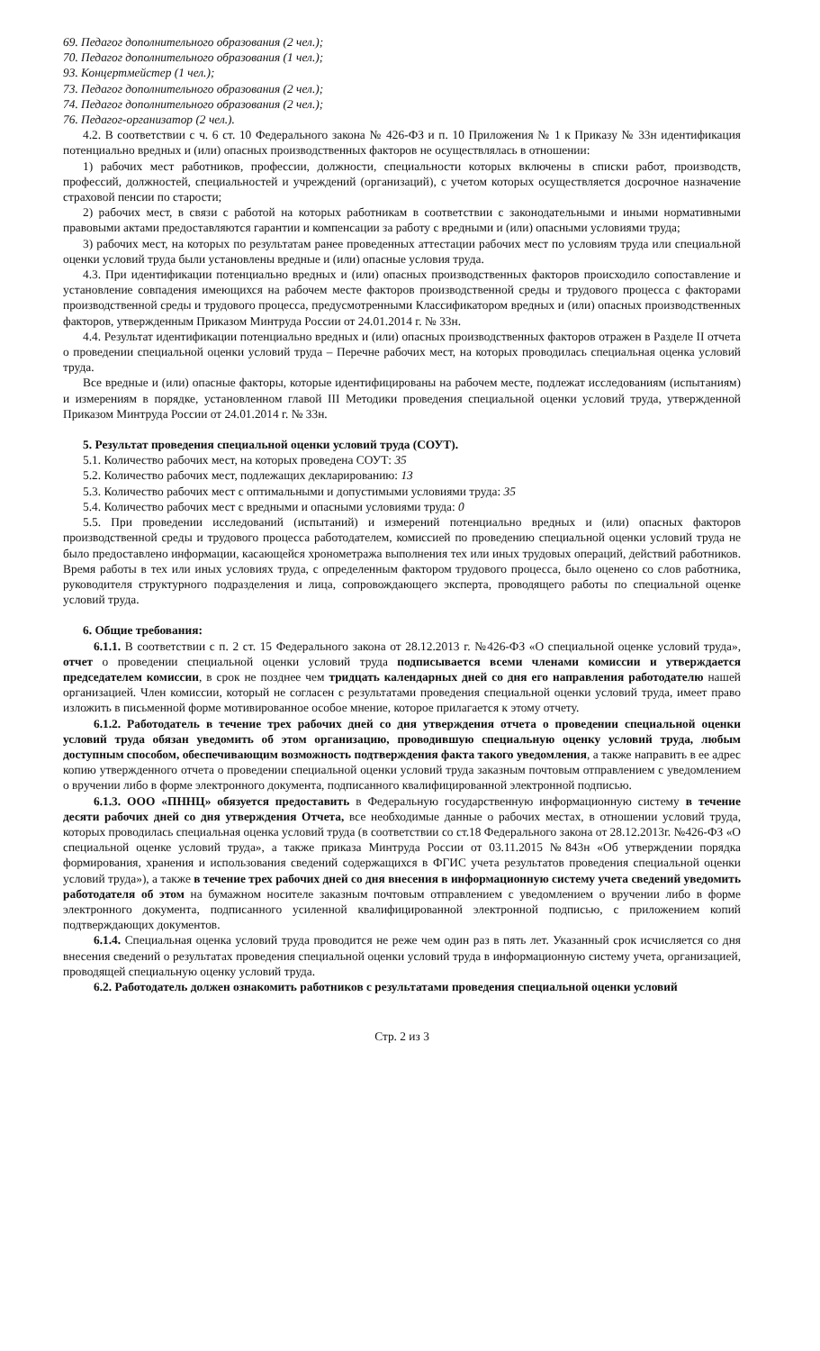69. Педагог дополнительного образования (2 чел.);
70. Педагог дополнительного образования (1 чел.);
93. Концертмейстер (1 чел.);
73. Педагог дополнительного образования (2 чел.);
74. Педагог дополнительного образования (2 чел.);
76. Педагог-организатор (2 чел.).
4.2. В соответствии с ч. 6 ст. 10 Федерального закона № 426-ФЗ и п. 10 Приложения № 1 к Приказу № 33н идентификация потенциально вредных и (или) опасных производственных факторов не осуществлялась в отношении:
1) рабочих мест работников, профессии, должности, специальности которых включены в списки работ, производств, профессий, должностей, специальностей и учреждений (организаций), с учетом которых осуществляется досрочное назначение страховой пенсии по старости;
2) рабочих мест, в связи с работой на которых работникам в соответствии с законодательными и иными нормативными правовыми актами предоставляются гарантии и компенсации за работу с вредными и (или) опасными условиями труда;
3) рабочих мест, на которых по результатам ранее проведенных аттестации рабочих мест по условиям труда или специальной оценки условий труда были установлены вредные и (или) опасные условия труда.
4.3. При идентификации потенциально вредных и (или) опасных производственных факторов происходило сопоставление и установление совпадения имеющихся на рабочем месте факторов производственной среды и трудового процесса с факторами производственной среды и трудового процесса, предусмотренными Классификатором вредных и (или) опасных производственных факторов, утвержденным Приказом Минтруда России от 24.01.2014 г. № 33н.
4.4. Результат идентификации потенциально вредных и (или) опасных производственных факторов отражен в Разделе II отчета о проведении специальной оценки условий труда – Перечне рабочих мест, на которых проводилась специальная оценка условий труда.
Все вредные и (или) опасные факторы, которые идентифицированы на рабочем месте, подлежат исследованиям (испытаниям) и измерениям в порядке, установленном главой III Методики проведения специальной оценки условий труда, утвержденной Приказом Минтруда России от 24.01.2014 г. № 33н.
5. Результат проведения специальной оценки условий труда (СОУТ).
5.1. Количество рабочих мест, на которых проведена СОУТ: 35
5.2. Количество рабочих мест, подлежащих декларированию: 13
5.3. Количество рабочих мест с оптимальными и допустимыми условиями труда: 35
5.4. Количество рабочих мест с вредными и опасными условиями труда: 0
5.5. При проведении исследований (испытаний) и измерений потенциально вредных и (или) опасных факторов производственной среды и трудового процесса работодателем, комиссией по проведению специальной оценки условий труда не было предоставлено информации, касающейся хронометража выполнения тех или иных трудовых операций, действий работников. Время работы в тех или иных условиях труда, с определенным фактором трудового процесса, было оценено со слов работника, руководителя структурного подразделения и лица, сопровождающего эксперта, проводящего работы по специальной оценке условий труда.
6. Общие требования:
6.1.1. В соответствии с п. 2 ст. 15 Федерального закона от 28.12.2013 г. №426-ФЗ «О специальной оценке условий труда», отчет о проведении специальной оценки условий труда подписывается всеми членами комиссии и утверждается председателем комиссии, в срок не позднее чем тридцать календарных дней со дня его направления работодателю нашей организацией. Член комиссии, который не согласен с результатами проведения специальной оценки условий труда, имеет право изложить в письменной форме мотивированное особое мнение, которое прилагается к этому отчету.
6.1.2. Работодатель в течение трех рабочих дней со дня утверждения отчета о проведении специальной оценки условий труда обязан уведомить об этом организацию, проводившую специальную оценку условий труда, любым доступным способом, обеспечивающим возможность подтверждения факта такого уведомления, а также направить в ее адрес копию утвержденного отчета о проведении специальной оценки условий труда заказным почтовым отправлением с уведомлением о вручении либо в форме электронного документа, подписанного квалифицированной электронной подписью.
6.1.3. ООО «ПННЦ» обязуется предоставить в Федеральную государственную информационную систему в течение десяти рабочих дней со дня утверждения Отчета, все необходимые данные о рабочих местах, в отношении условий труда, которых проводилась специальная оценка условий труда (в соответствии со ст.18 Федерального закона от 28.12.2013г. №426-ФЗ «О специальной оценке условий труда», а также приказа Минтруда России от 03.11.2015 №843н «Об утверждении порядка формирования, хранения и использования сведений содержащихся в ФГИС учета результатов проведения специальной оценки условий труда»), а также в течение трех рабочих дней со дня внесения в информационную систему учета сведений уведомить работодателя об этом на бумажном носителе заказным почтовым отправлением с уведомлением о вручении либо в форме электронного документа, подписанного усиленной квалифицированной электронной подписью, с приложением копий подтверждающих документов.
6.1.4. Специальная оценка условий труда проводится не реже чем один раз в пять лет. Указанный срок исчисляется со дня внесения сведений о результатах проведения специальной оценки условий труда в информационную систему учета, организацией, проводящей специальную оценку условий труда.
6.2. Работодатель должен ознакомить работников с результатами проведения специальной оценки условий
Стр. 2 из 3